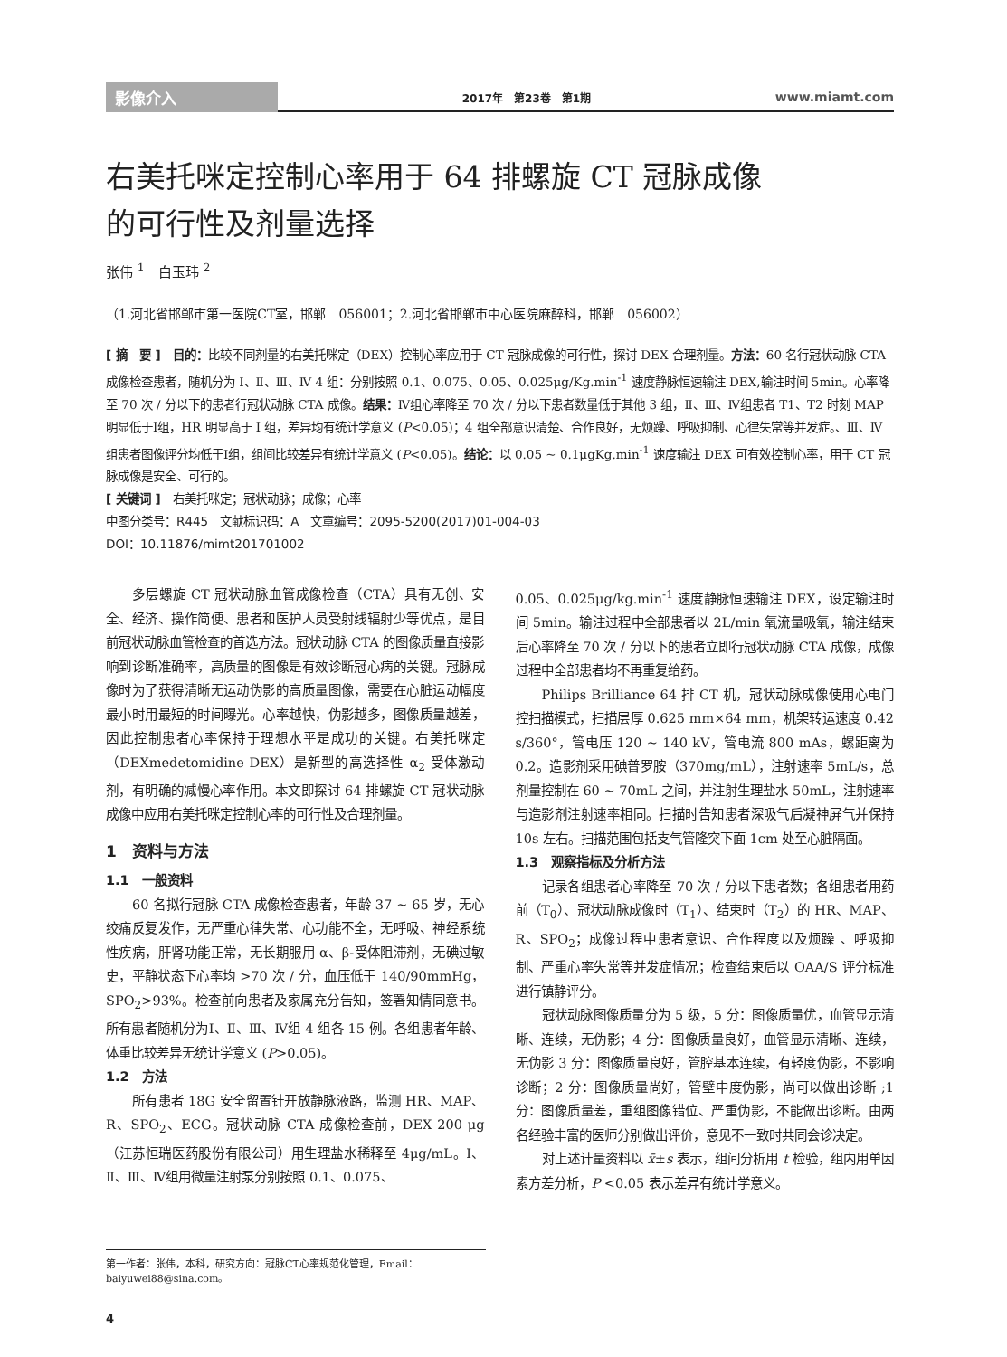影像介入 2017年　第23卷　第1期 www.miamt.com
右美托咪定控制心率用于 64 排螺旋 CT 冠脉成像
的可行性及剂量选择
张伟 <sup>1</sup>　白玉玮 <sup>2</sup>
（1.河北省邯郸市第一医院CT室，邯郸　056001；2.河北省邯郸市中心医院麻醉科，邯郸　056002）
[ 摘　要 ]　目的：比较不同剂量的右美托咪定（DEX）控制心率应用于 CT 冠脉成像的可行性，探讨 DEX 合理剂量。方法：60 名行冠状动脉 CTA 成像检查患者，随机分为 I、Ⅱ、Ⅲ、Ⅳ 4 组：分别按照 0.1、0.075、0.05、0.025μg/Kg.min<sup>-1</sup> 速度静脉恒速输注 DEX,输注时间 5min。心率降至 70 次 / 分以下的患者行冠状动脉 CTA 成像。结果：Ⅳ组心率降至 70 次 / 分以下患者数量低于其他 3 组，Ⅱ、Ⅲ、Ⅳ组患者 T1、T2 时刻 MAP 明显低于Ⅰ组，HR 明显高于 I 组，差异均有统计学意义 (P<0.05)；4 组全部意识清楚、合作良好，无烦躁、呼吸抑制、心律失常等并发症。、Ⅲ、Ⅳ组患者图像评分均低于Ⅰ组，组间比较差异有统计学意义 (P<0.05)。结论：以 0.05 ~ 0.1μgKg.min<sup>-1</sup> 速度输注 DEX 可有效控制心率，用于 CT 冠脉成像是安全、可行的。
[ 关键词 ]　右美托咪定；冠状动脉；成像；心率
中图分类号：R445　文献标识码：A　文章编号：2095-5200(2017)01-004-03
DOI：10.11876/mimt201701002
多层螺旋 CT 冠状动脉血管成像检查（CTA）具有无创、安全、经济、操作简便、患者和医护人员受射线辐射少等优点，是目前冠状动脉血管检查的首选方法。冠状动脉 CTA 的图像质量直接影响到诊断准确率，高质量的图像是有效诊断冠心病的关键。冠脉成像时为了获得清晰无运动伪影的高质量图像，需要在心脏运动幅度最小时用最短的时间曝光。心率越快，伪影越多，图像质量越差，因此控制患者心率保持于理想水平是成功的关键。右美托咪定（DEXmedetomidine DEX）是新型的高选择性 α<sub>2</sub> 受体激动剂，有明确的减慢心率作用。本文即探讨 64 排螺旋 CT 冠状动脉成像中应用右美托咪定控制心率的可行性及合理剂量。
1　资料与方法
1.1　一般资料
60 名拟行冠脉 CTA 成像检查患者，年龄 37 ~ 65 岁，无心绞痛反复发作，无严重心律失常、心功能不全，无呼吸、神经系统性疾病，肝肾功能正常，无长期服用 α、β-受体阻滞剂，无碘过敏史，平静状态下心率均 >70 次 / 分，血压低于 140/90mmHg，SPO<sub>2</sub>>93%。检查前向患者及家属充分告知，签署知情同意书。所有患者随机分为Ⅰ、Ⅱ、Ⅲ、Ⅳ组 4 组各 15 例。各组患者年龄、体重比较差异无统计学意义 (P>0.05)。
1.2　方法
所有患者 18G 安全留置针开放静脉液路，监测 HR、MAP、R、SPO<sub>2</sub>、ECG。冠状动脉 CTA 成像检查前，DEX 200 μg（江苏恒瑞医药股份有限公司）用生理盐水稀释至 4μg/mL。Ⅰ、Ⅱ、Ⅲ、Ⅳ组用微量注射泵分别按照 0.1、0.075、
0.05、0.025μg/kg.min<sup>-1</sup> 速度静脉恒速输注 DEX，设定输注时间 5min。输注过程中全部患者以 2L/min 氧流量吸氧，输注结束后心率降至 70 次 / 分以下的患者立即行冠状动脉 CTA 成像，成像过程中全部患者均不再重复给药。
Philips Brilliance 64 排 CT 机，冠状动脉成像使用心电门控扫描模式，扫描层厚 0.625 mm×64 mm，机架转运速度 0.42 s/360°，管电压 120 ~ 140 kV，管电流 800 mAs，螺距离为 0.2。造影剂采用碘普罗胺（370mg/mL），注射速率 5mL/s，总剂量控制在 60 ~ 70mL 之间，并注射生理盐水 50mL，注射速率与造影剂注射速率相同。扫描时告知患者深吸气后凝神屏气并保持 10s 左右。扫描范围包括支气管隆突下面 1cm 处至心脏隔面。
1.3　观察指标及分析方法
记录各组患者心率降至 70 次 / 分以下患者数；各组患者用药前（T<sub>0</sub>）、冠状动脉成像时（T<sub>1</sub>）、结束时（T<sub>2</sub>）的 HR、MAP、R、SPO<sub>2</sub>；成像过程中患者意识、合作程度以及烦躁 、呼吸抑制、严重心率失常等并发症情况；检查结束后以 OAA/S 评分标准进行镇静评分。
冠状动脉图像质量分为 5 级，5 分：图像质量优，血管显示清晰、连续，无伪影；4 分：图像质量良好，血管显示清晰、连续，无伪影 3 分：图像质量良好，管腔基本连续，有轻度伪影，不影响诊断；2 分：图像质量尚好，管壁中度伪影，尚可以做出诊断 ;1 分：图像质量差，重组图像错位、严重伪影，不能做出诊断。由两名经验丰富的医师分别做出评价，意见不一致时共同会诊决定。
对上述计量资料以 x̄±s 表示，组间分析用 t 检验，组内用单因素方差分析，P <0.05 表示差异有统计学意义。
第一作者：张伟，本科，研究方向：冠脉CT心率规范化管理，Email：baiyuwei88@sina.com。
4